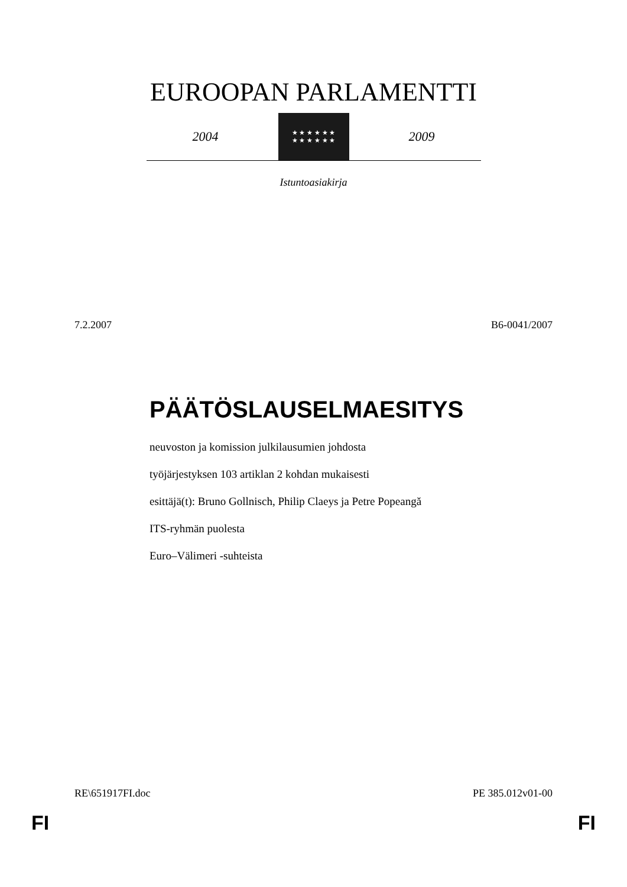EUROOPAN PARLAMENTTI
2004
★ ★ ★ ★ ★ ★
★ ★ ★ ★ ★ ★
2009
Istuntoasiakirja
7.2.2007 B6-0041/2007
PÄÄTÖSLAUSELMAESITYS
neuvoston ja komission julkilausumien johdosta
työjärjestyksen 103 artiklan 2 kohdan mukaisesti
esittäjä(t): Bruno Gollnisch, Philip Claeys ja Petre Popeangă
ITS-ryhmän puolesta
Euro–Välimeri -suhteista
RE\651917FI.doc PE 385.012v01-00
FI FI